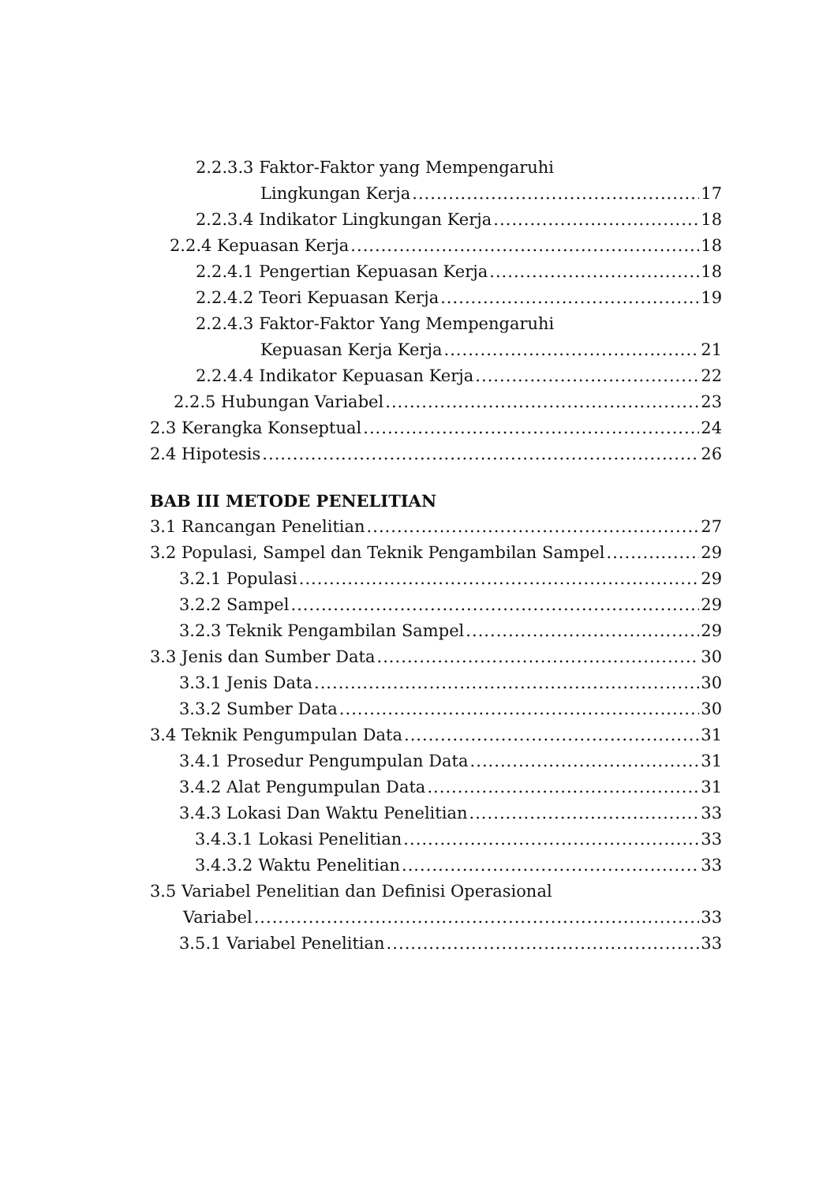2.2.3.3 Faktor-Faktor yang Mempengaruhi
Lingkungan Kerja 17
2.2.3.4 Indikator Lingkungan Kerja 18
2.2.4 Kepuasan Kerja 18
2.2.4.1 Pengertian Kepuasan Kerja 18
2.2.4.2 Teori Kepuasan Kerja 19
2.2.4.3 Faktor-Faktor Yang Mempengaruhi
Kepuasan Kerja Kerja 21
2.2.4.4 Indikator Kepuasan Kerja 22
2.2.5 Hubungan Variabel 23
2.3 Kerangka Konseptual 24
2.4 Hipotesis 26
BAB III METODE PENELITIAN
3.1 Rancangan Penelitian 27
3.2 Populasi, Sampel dan Teknik Pengambilan Sampel 29
3.2.1 Populasi 29
3.2.2 Sampel 29
3.2.3 Teknik Pengambilan Sampel 29
3.3 Jenis dan Sumber Data 30
3.3.1 Jenis Data 30
3.3.2 Sumber Data 30
3.4 Teknik Pengumpulan Data 31
3.4.1 Prosedur Pengumpulan Data 31
3.4.2 Alat Pengumpulan Data 31
3.4.3 Lokasi Dan Waktu Penelitian 33
3.4.3.1 Lokasi Penelitian 33
3.4.3.2 Waktu Penelitian 33
3.5 Variabel Penelitian dan Definisi Operasional
Variabel 33
3.5.1 Variabel Penelitian 33